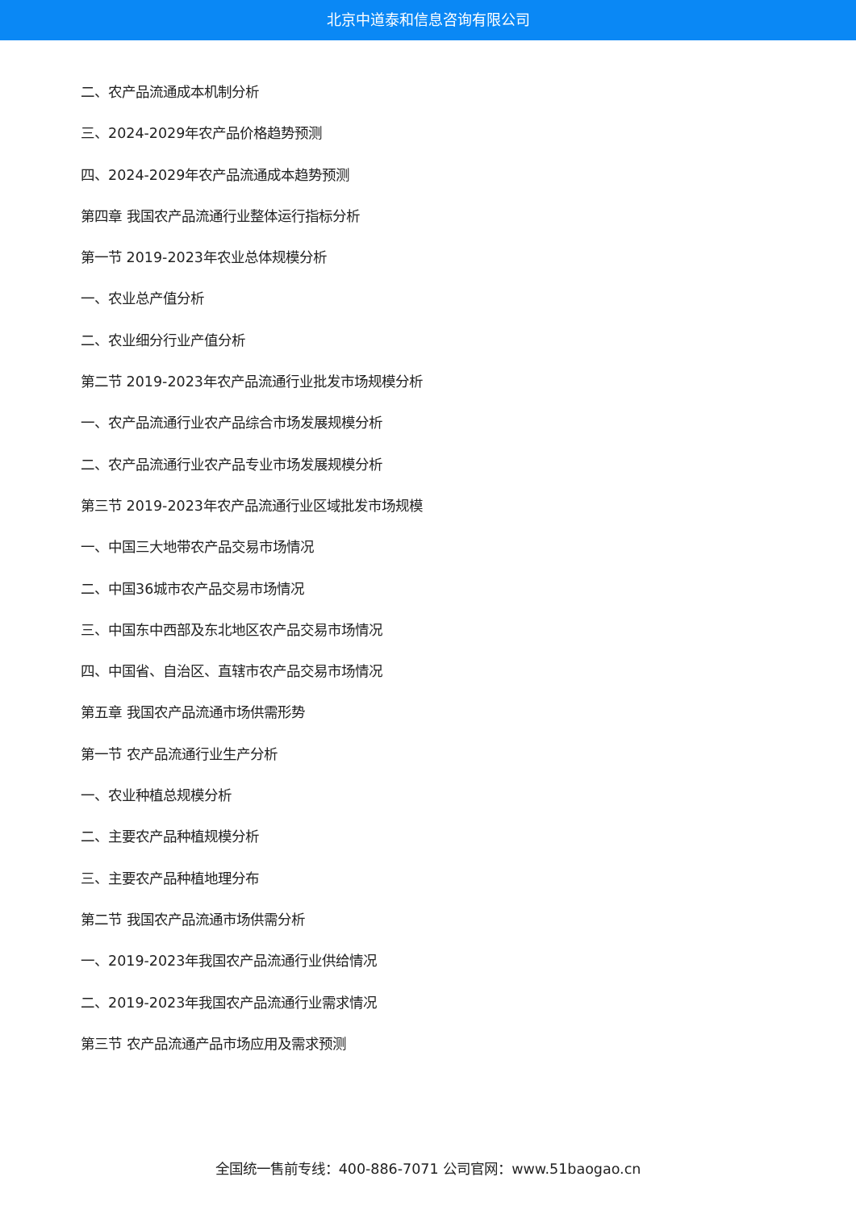北京中道泰和信息咨询有限公司
二、农产品流通成本机制分析
三、2024-2029年农产品价格趋势预测
四、2024-2029年农产品流通成本趋势预测
第四章 我国农产品流通行业整体运行指标分析
第一节 2019-2023年农业总体规模分析
一、农业总产值分析
二、农业细分行业产值分析
第二节 2019-2023年农产品流通行业批发市场规模分析
一、农产品流通行业农产品综合市场发展规模分析
二、农产品流通行业农产品专业市场发展规模分析
第三节 2019-2023年农产品流通行业区域批发市场规模
一、中国三大地带农产品交易市场情况
二、中国36城市农产品交易市场情况
三、中国东中西部及东北地区农产品交易市场情况
四、中国省、自治区、直辖市农产品交易市场情况
第五章 我国农产品流通市场供需形势
第一节 农产品流通行业生产分析
一、农业种植总规模分析
二、主要农产品种植规模分析
三、主要农产品种植地理分布
第二节 我国农产品流通市场供需分析
一、2019-2023年我国农产品流通行业供给情况
二、2019-2023年我国农产品流通行业需求情况
第三节 农产品流通产品市场应用及需求预测
全国统一售前专线：400-886-7071 公司官网：www.51baogao.cn